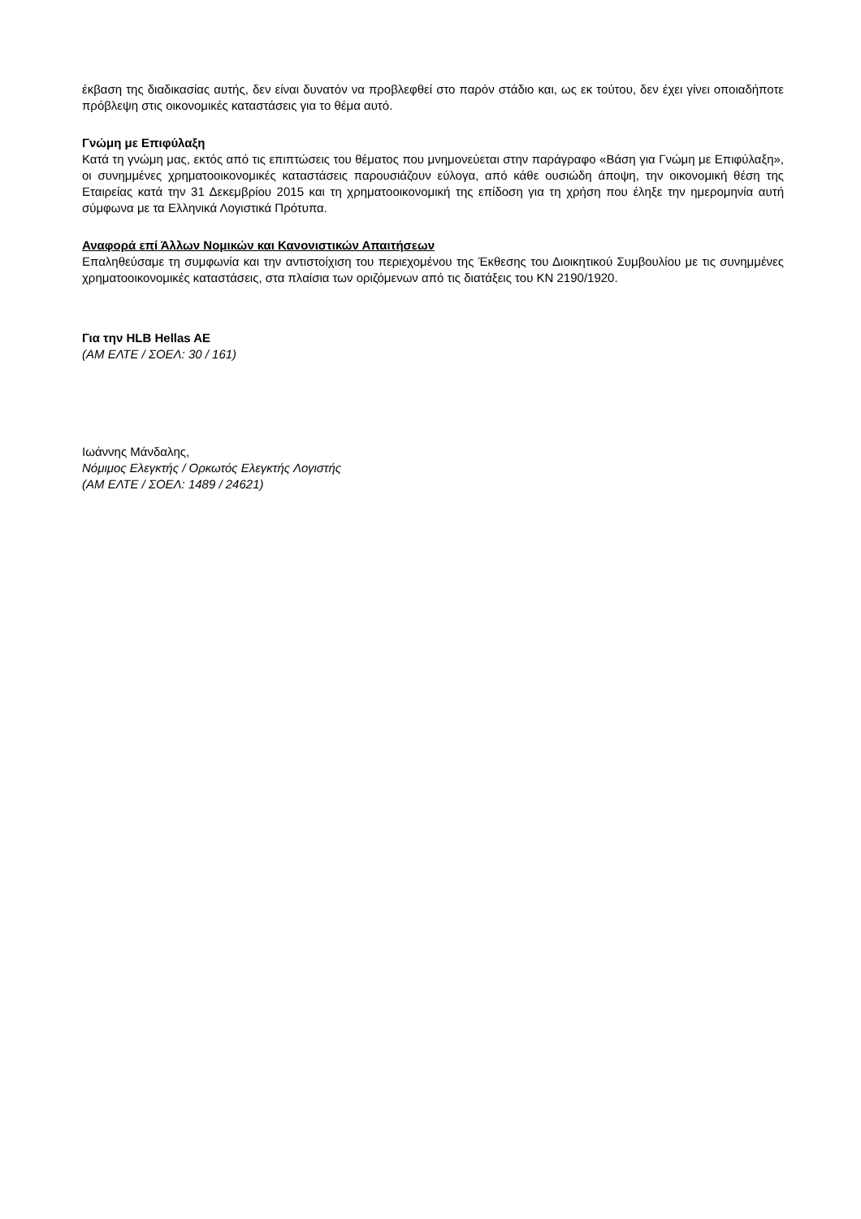έκβαση της διαδικασίας αυτής, δεν είναι δυνατόν να προβλεφθεί στο παρόν στάδιο και, ως εκ τούτου, δεν έχει γίνει οποιαδήποτε πρόβλεψη στις οικονομικές καταστάσεις για το θέμα αυτό.
Γνώμη με Επιφύλαξη
Κατά τη γνώμη μας, εκτός από τις επιπτώσεις του θέματος που μνημονεύεται στην παράγραφο «Βάση για Γνώμη με Επιφύλαξη», οι συνημμένες χρηματοοικονομικές καταστάσεις παρουσιάζουν εύλογα, από κάθε ουσιώδη άποψη, την οικονομική θέση της Εταιρείας κατά την 31 Δεκεμβρίου 2015 και τη χρηματοοικονομική της επίδοση για τη χρήση που έληξε την ημερομηνία αυτή σύμφωνα με τα Ελληνικά Λογιστικά Πρότυπα.
Αναφορά επί Άλλων Νομικών και Κανονιστικών Απαιτήσεων
Επαληθεύσαμε τη συμφωνία και την αντιστοίχιση του περιεχομένου της Έκθεσης του Διοικητικού Συμβουλίου με τις συνημμένες χρηματοοικονομικές καταστάσεις, στα πλαίσια των οριζόμενων από τις διατάξεις του ΚΝ 2190/1920.
Για την HLB Hellas AE
(ΑΜ ΕΛΤΕ / ΣΟΕΛ: 30 / 161)
Ιωάννης Μάνδαλης,
Νόμιμος Ελεγκτής / Ορκωτός Ελεγκτής Λογιστής
(ΑΜ ΕΛΤΕ / ΣΟΕΛ: 1489 / 24621)